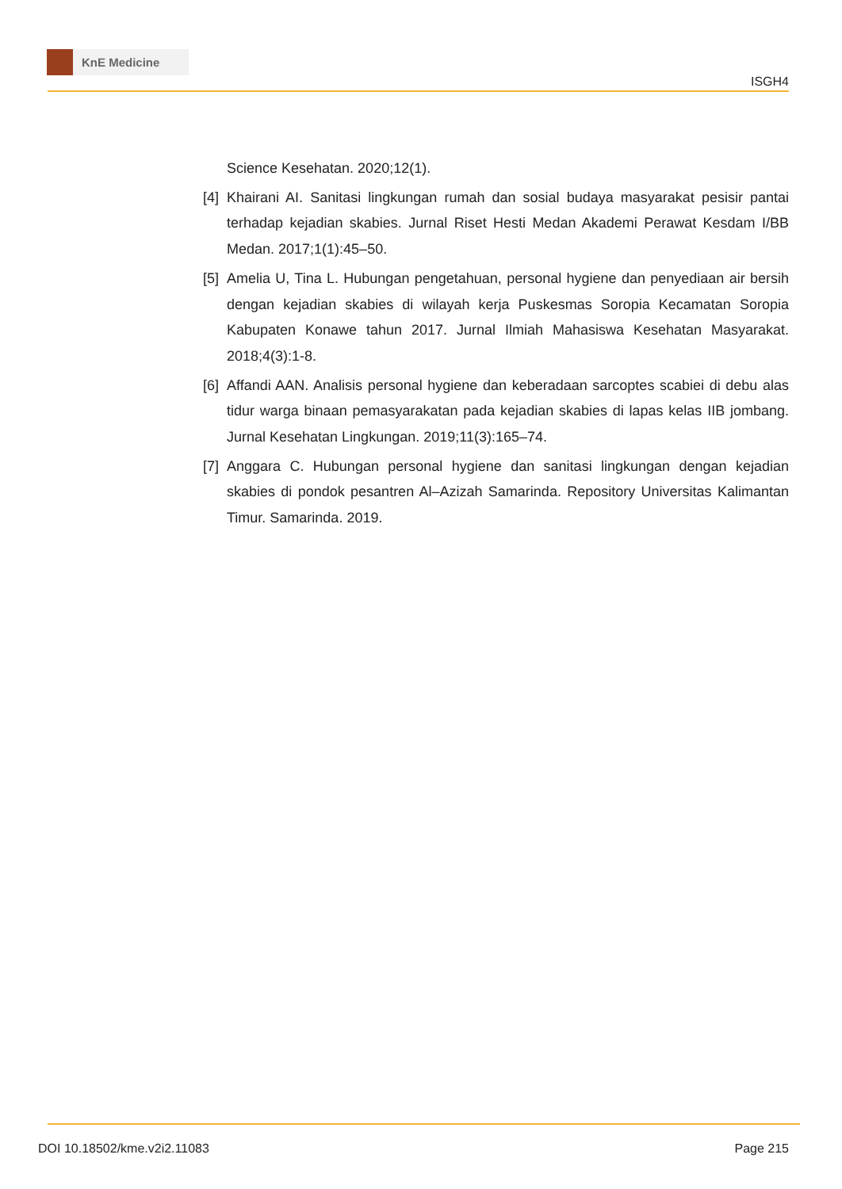KnE Medicine
ISGH4
Science Kesehatan. 2020;12(1).
[4]
Khairani AI. Sanitasi lingkungan rumah dan sosial budaya masyarakat pesisir pantai terhadap kejadian skabies. Jurnal Riset Hesti Medan Akademi Perawat Kesdam I/BB Medan. 2017;1(1):45–50.
[5]
Amelia U, Tina L. Hubungan pengetahuan, personal hygiene dan penyediaan air bersih dengan kejadian skabies di wilayah kerja Puskesmas Soropia Kecamatan Soropia Kabupaten Konawe tahun 2017. Jurnal Ilmiah Mahasiswa Kesehatan Masyarakat. 2018;4(3):1-8.
[6]
Affandi AAN. Analisis personal hygiene dan keberadaan sarcoptes scabiei di debu alas tidur warga binaan pemasyarakatan pada kejadian skabies di lapas kelas IIB jombang. Jurnal Kesehatan Lingkungan. 2019;11(3):165–74.
[7]
Anggara C. Hubungan personal hygiene dan sanitasi lingkungan dengan kejadian skabies di pondok pesantren Al–Azizah Samarinda. Repository Universitas Kalimantan Timur. Samarinda. 2019.
DOI 10.18502/kme.v2i2.11083 Page 215